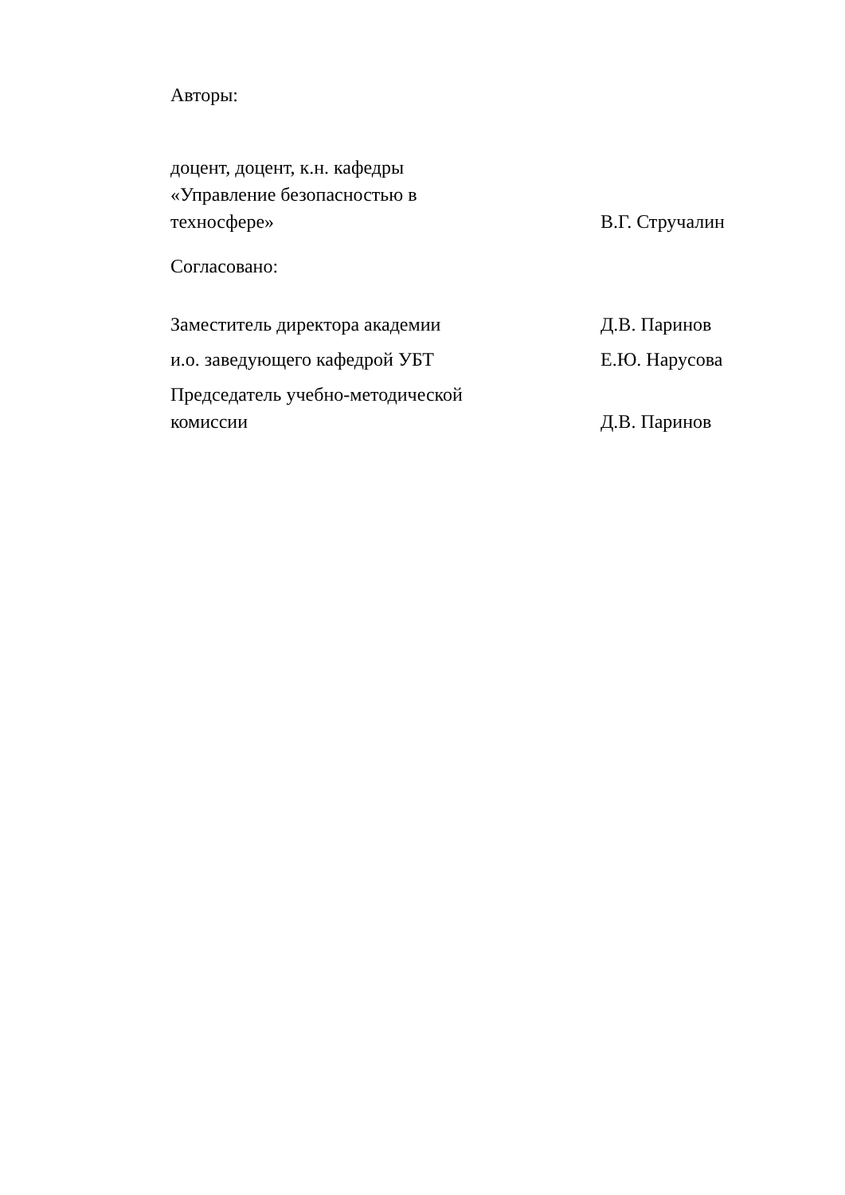Авторы:
доцент, доцент, к.н. кафедры
«Управление безопасностью в
техносфере»
В.Г. Стручалин
Согласовано:
Заместитель директора академии
Д.В. Паринов
и.о. заведующего кафедрой УБТ
Е.Ю. Нарусова
Председатель учебно-методической
комиссии
Д.В. Паринов